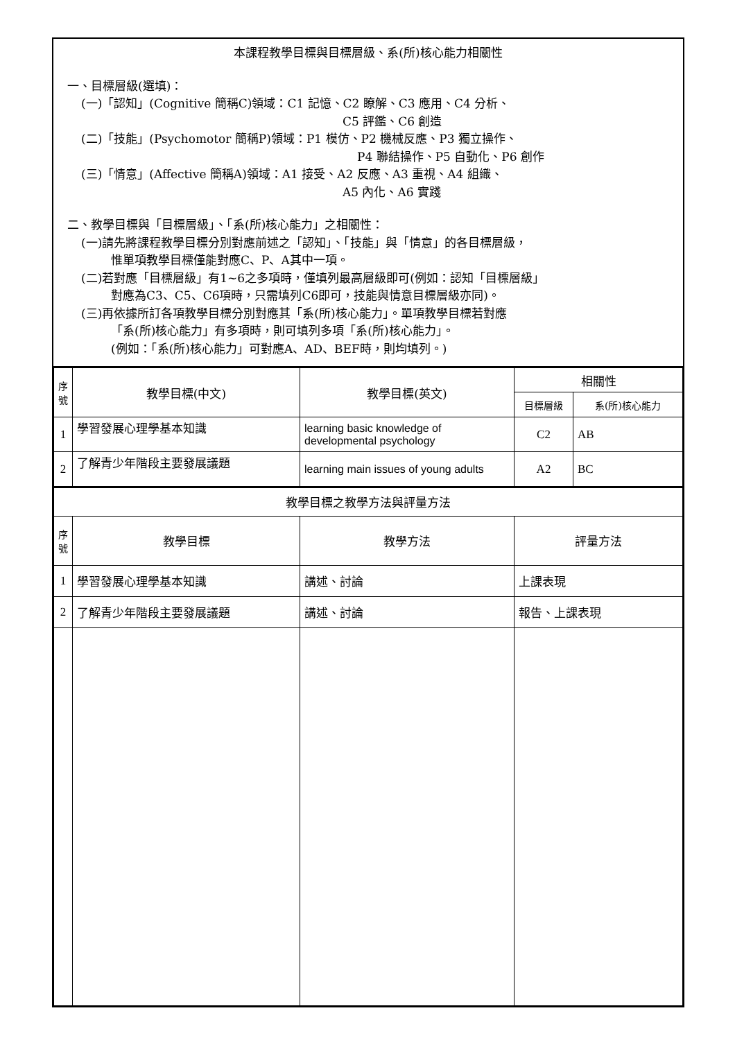本課程教學目標與目標層級、系(所)核心能力相關性
一、目標層級(選填)：
(一)「認知」(Cognitive 簡稱C)領域：C1 記憶、C2 瞭解、C3 應用、C4 分析、
C5 評鑑、C6 創造
(二)「技能」(Psychomotor 簡稱P)領域：P1 模仿、P2 機械反應、P3 獨立操作、
P4 聯結操作、P5 自動化、P6 創作
(三)「情意」(Affective 簡稱A)領域：A1 接受、A2 反應、A3 重視、A4 組織、
A5 內化、A6 實踐
二、教學目標與「目標層級」、「系(所)核心能力」之相關性：
(一)請先將課程教學目標分別對應前述之「認知」、「技能」與「情意」的各目標層級，
惟單項教學目標僅能對應C、P、A其中一項。
(二)若對應「目標層級」有1~6之多項時，僅填列最高層級即可(例如：認知「目標層級」
對應為C3、C5、C6項時，只需填列C6即可，技能與情意目標層級亦同)。
(三)再依據所訂各項教學目標分別對應其「系(所)核心能力」。單項教學目標若對應
「系(所)核心能力」有多項時，則可填列多項「系(所)核心能力」。
(例如：「系(所)核心能力」可對應A、AD、BEF時，則均填列。)
| 序號 | 教學目標(中文) | 教學目標(英文) | 相關性 | |
| --- | --- | --- | --- | --- |
| | | | 目標層級 | 系(所)核心能力 |
| 1 | 學習發展心理學基本知識 | learning basic knowledge of developmental psychology | C2 | AB |
| 2 | 了解青少年階段主要發展議題 | learning main issues of young adults | A2 | BC |
| 教學目標之教學方法與評量方法 | | | |
| 序號 | 教學目標 | 教學方法 | 評量方法 |
| 1 | 學習發展心理學基本知識 | 講述、討論 | 上課表現 |
| 2 | 了解青少年階段主要發展議題 | 講述、討論 | 報告、上課表現 |